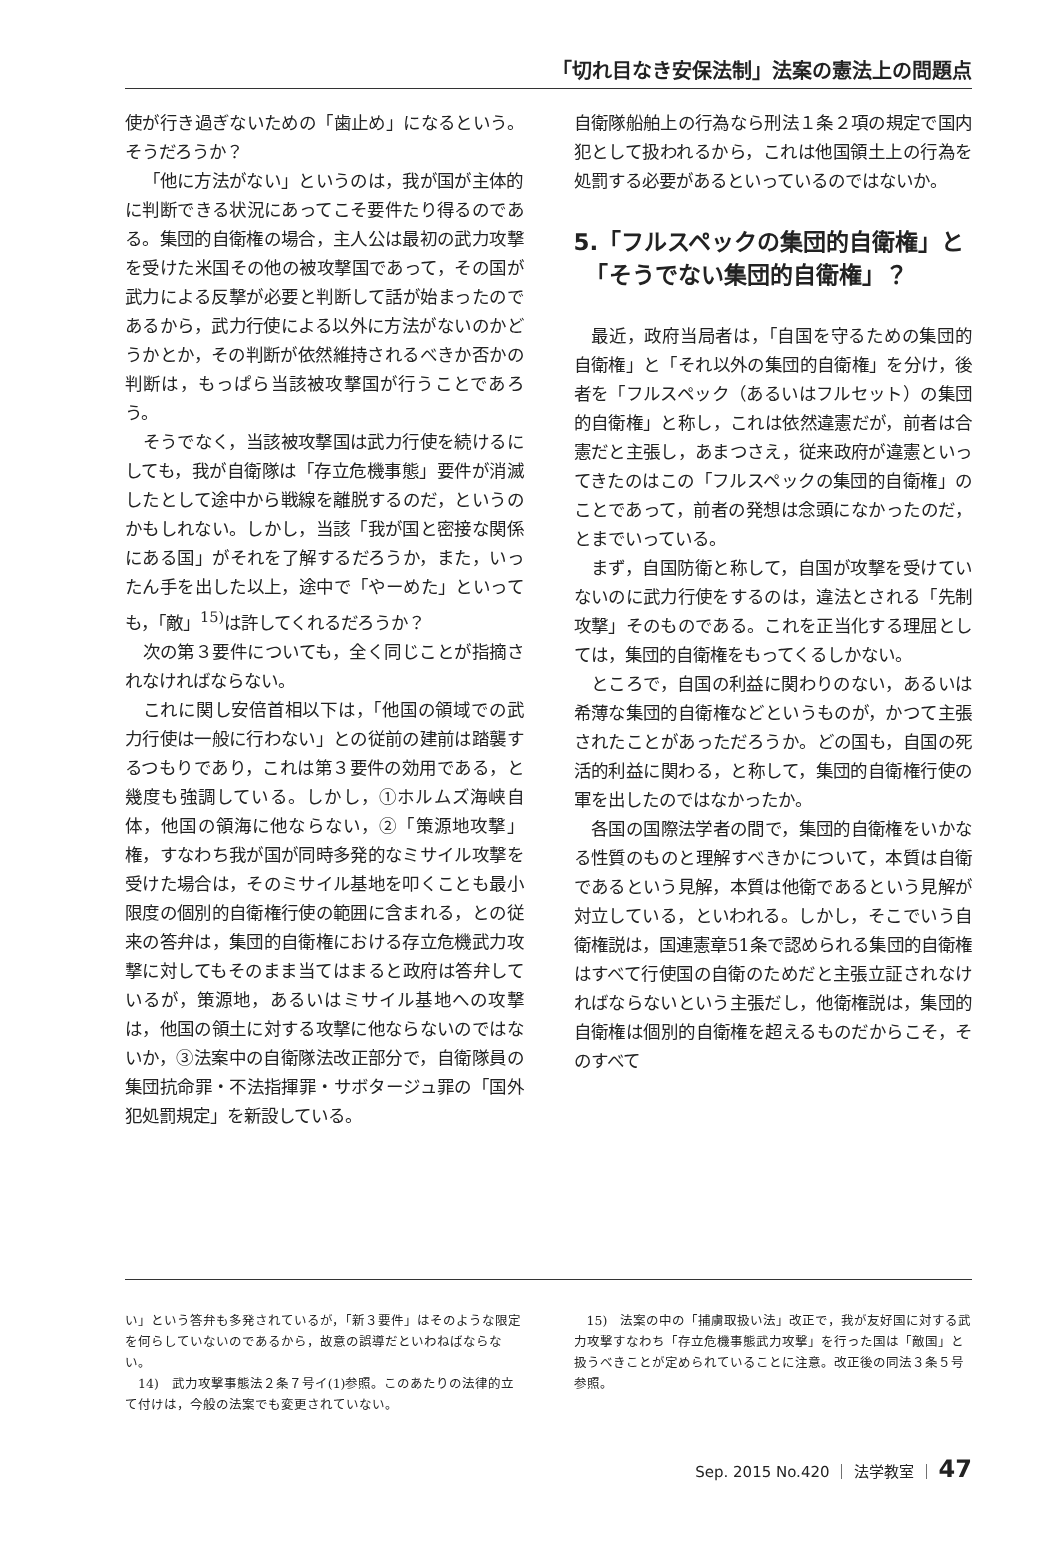「切れ目なき安保法制」法案の憲法上の問題点
使が行き過ぎないための「歯止め」になるという。そうだろうか？
「他に方法がない」というのは，我が国が主体的に判断できる状況にあってこそ要件たり得るのである。集団的自衛権の場合，主人公は最初の武力攻撃を受けた米国その他の被攻撃国であって，その国が武力による反撃が必要と判断して話が始まったのであるから，武力行使による以外に方法がないのかどうかとか，その判断が依然維持されるべきか否かの判断は，もっぱら当該被攻撃国が行うことであろう。
そうでなく，当該被攻撃国は武力行使を続けるにしても，我が自衛隊は「存立危機事態」要件が消滅したとして途中から戦線を離脱するのだ，というのかもしれない。しかし，当該「我が国と密接な関係にある国」がそれを了解するだろうか，また，いったん手を出した以上，途中で「やーめた」といっても，「敵」<sup>15)</sup>は許してくれるだろうか？
次の第３要件についても，全く同じことが指摘されなければならない。
これに関し安倍首相以下は，「他国の領域での武力行使は一般に行わない」との従前の建前は踏襲するつもりであり，これは第３要件の効用である，と幾度も強調している。しかし，①ホルムズ海峡自体，他国の領海に他ならない，②「策源地攻撃」権，すなわち我が国が同時多発的なミサイル攻撃を受けた場合は，そのミサイル基地を叩くことも最小限度の個別的自衛権行使の範囲に含まれる，との従来の答弁は，集団的自衛権における存立危機武力攻撃に対してもそのまま当てはまると政府は答弁しているが，策源地，あるいはミサイル基地への攻撃は，他国の領土に対する攻撃に他ならないのではないか，③法案中の自衛隊法改正部分で，自衛隊員の集団抗命罪・不法指揮罪・サボタージュ罪の「国外犯処罰規定」を新設している。
自衛隊船舶上の行為なら刑法１条２項の規定で国内犯として扱われるから，これは他国領土上の行為を処罰する必要があるといっているのではないか。
5.「フルスペックの集団的自衛権」と
　「そうでない集団的自衛権」？
最近，政府当局者は，「自国を守るための集団的自衛権」と「それ以外の集団的自衛権」を分け，後者を「フルスペック（あるいはフルセット）の集団的自衛権」と称し，これは依然違憲だが，前者は合憲だと主張し，あまつさえ，従来政府が違憲といってきたのはこの「フルスペックの集団的自衛権」のことであって，前者の発想は念頭になかったのだ，とまでいっている。
まず，自国防衛と称して，自国が攻撃を受けていないのに武力行使をするのは，違法とされる「先制攻撃」そのものである。これを正当化する理屈としては，集団的自衛権をもってくるしかない。
ところで，自国の利益に関わりのない，あるいは希薄な集団的自衛権などというものが，かつて主張されたことがあっただろうか。どの国も，自国の死活的利益に関わる，と称して，集団的自衛権行使の軍を出したのではなかったか。
各国の国際法学者の間で，集団的自衛権をいかなる性質のものと理解すべきかについて，本質は自衛であるという見解，本質は他衛であるという見解が対立している，といわれる。しかし，そこでいう自衛権説は，国連憲章51条で認められる集団的自衛権はすべて行使国の自衛のためだと主張立証されなければならないという主張だし，他衛権説は，集団的自衛権は個別的自衛権を超えるものだからこそ，そのすべて
い」という答弁も多発されているが，「新３要件」はそのような限定を何らしていないのであるから，故意の誤導だといわねばならない。
　14)　武力攻撃事態法２条７号イ(1)参照。このあたりの法律的立て付けは，今般の法案でも変更されていない。
　15)　法案の中の「捕虜取扱い法」改正で，我が友好国に対する武力攻撃すなわち「存立危機事態武力攻撃」を行った国は「敵国」と扱うべきことが定められていることに注意。改正後の同法３条５号参照。
Sep. 2015 No.420 ｜ 法学教室 ｜ 47